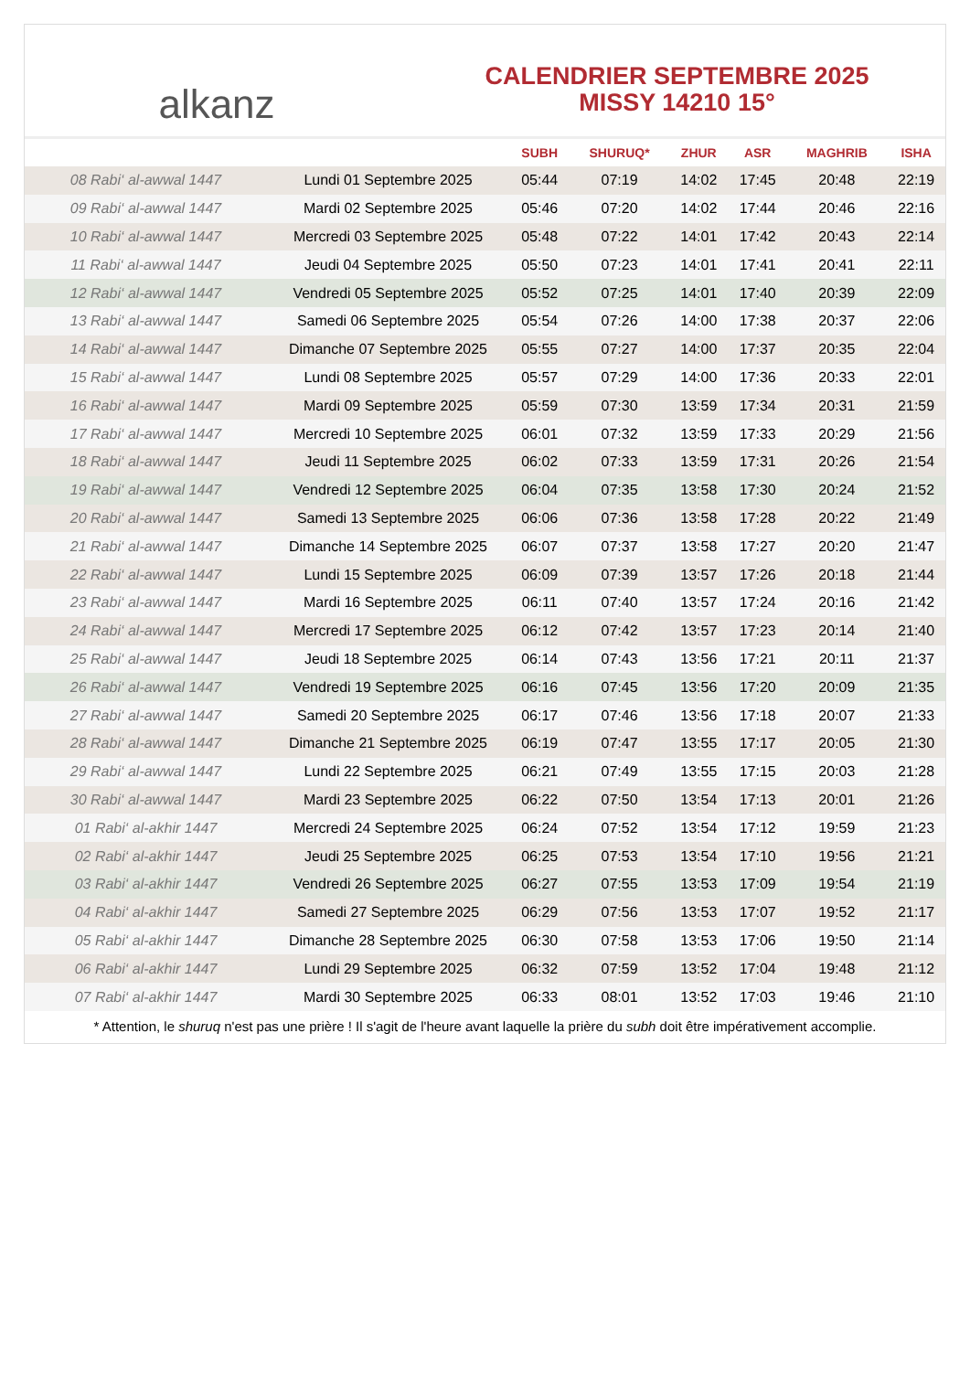alkanz
CALENDRIER SEPTEMBRE 2025
MISSY 14210 15°
| | | SUBH | SHURUQ* | ZHUR | ASR | MAGHRIB | ISHA |
| --- | --- | --- | --- | --- | --- | --- | --- |
| 08 Rabi‘ al-awwal 1447 | Lundi 01 Septembre 2025 | 05:44 | 07:19 | 14:02 | 17:45 | 20:48 | 22:19 |
| 09 Rabi‘ al-awwal 1447 | Mardi 02 Septembre 2025 | 05:46 | 07:20 | 14:02 | 17:44 | 20:46 | 22:16 |
| 10 Rabi‘ al-awwal 1447 | Mercredi 03 Septembre 2025 | 05:48 | 07:22 | 14:01 | 17:42 | 20:43 | 22:14 |
| 11 Rabi‘ al-awwal 1447 | Jeudi 04 Septembre 2025 | 05:50 | 07:23 | 14:01 | 17:41 | 20:41 | 22:11 |
| 12 Rabi‘ al-awwal 1447 | Vendredi 05 Septembre 2025 | 05:52 | 07:25 | 14:01 | 17:40 | 20:39 | 22:09 |
| 13 Rabi‘ al-awwal 1447 | Samedi 06 Septembre 2025 | 05:54 | 07:26 | 14:00 | 17:38 | 20:37 | 22:06 |
| 14 Rabi‘ al-awwal 1447 | Dimanche 07 Septembre 2025 | 05:55 | 07:27 | 14:00 | 17:37 | 20:35 | 22:04 |
| 15 Rabi‘ al-awwal 1447 | Lundi 08 Septembre 2025 | 05:57 | 07:29 | 14:00 | 17:36 | 20:33 | 22:01 |
| 16 Rabi‘ al-awwal 1447 | Mardi 09 Septembre 2025 | 05:59 | 07:30 | 13:59 | 17:34 | 20:31 | 21:59 |
| 17 Rabi‘ al-awwal 1447 | Mercredi 10 Septembre 2025 | 06:01 | 07:32 | 13:59 | 17:33 | 20:29 | 21:56 |
| 18 Rabi‘ al-awwal 1447 | Jeudi 11 Septembre 2025 | 06:02 | 07:33 | 13:59 | 17:31 | 20:26 | 21:54 |
| 19 Rabi‘ al-awwal 1447 | Vendredi 12 Septembre 2025 | 06:04 | 07:35 | 13:58 | 17:30 | 20:24 | 21:52 |
| 20 Rabi‘ al-awwal 1447 | Samedi 13 Septembre 2025 | 06:06 | 07:36 | 13:58 | 17:28 | 20:22 | 21:49 |
| 21 Rabi‘ al-awwal 1447 | Dimanche 14 Septembre 2025 | 06:07 | 07:37 | 13:58 | 17:27 | 20:20 | 21:47 |
| 22 Rabi‘ al-awwal 1447 | Lundi 15 Septembre 2025 | 06:09 | 07:39 | 13:57 | 17:26 | 20:18 | 21:44 |
| 23 Rabi‘ al-awwal 1447 | Mardi 16 Septembre 2025 | 06:11 | 07:40 | 13:57 | 17:24 | 20:16 | 21:42 |
| 24 Rabi‘ al-awwal 1447 | Mercredi 17 Septembre 2025 | 06:12 | 07:42 | 13:57 | 17:23 | 20:14 | 21:40 |
| 25 Rabi‘ al-awwal 1447 | Jeudi 18 Septembre 2025 | 06:14 | 07:43 | 13:56 | 17:21 | 20:11 | 21:37 |
| 26 Rabi‘ al-awwal 1447 | Vendredi 19 Septembre 2025 | 06:16 | 07:45 | 13:56 | 17:20 | 20:09 | 21:35 |
| 27 Rabi‘ al-awwal 1447 | Samedi 20 Septembre 2025 | 06:17 | 07:46 | 13:56 | 17:18 | 20:07 | 21:33 |
| 28 Rabi‘ al-awwal 1447 | Dimanche 21 Septembre 2025 | 06:19 | 07:47 | 13:55 | 17:17 | 20:05 | 21:30 |
| 29 Rabi‘ al-awwal 1447 | Lundi 22 Septembre 2025 | 06:21 | 07:49 | 13:55 | 17:15 | 20:03 | 21:28 |
| 30 Rabi‘ al-awwal 1447 | Mardi 23 Septembre 2025 | 06:22 | 07:50 | 13:54 | 17:13 | 20:01 | 21:26 |
| 01 Rabi‘ al-akhir 1447 | Mercredi 24 Septembre 2025 | 06:24 | 07:52 | 13:54 | 17:12 | 19:59 | 21:23 |
| 02 Rabi‘ al-akhir 1447 | Jeudi 25 Septembre 2025 | 06:25 | 07:53 | 13:54 | 17:10 | 19:56 | 21:21 |
| 03 Rabi‘ al-akhir 1447 | Vendredi 26 Septembre 2025 | 06:27 | 07:55 | 13:53 | 17:09 | 19:54 | 21:19 |
| 04 Rabi‘ al-akhir 1447 | Samedi 27 Septembre 2025 | 06:29 | 07:56 | 13:53 | 17:07 | 19:52 | 21:17 |
| 05 Rabi‘ al-akhir 1447 | Dimanche 28 Septembre 2025 | 06:30 | 07:58 | 13:53 | 17:06 | 19:50 | 21:14 |
| 06 Rabi‘ al-akhir 1447 | Lundi 29 Septembre 2025 | 06:32 | 07:59 | 13:52 | 17:04 | 19:48 | 21:12 |
| 07 Rabi‘ al-akhir 1447 | Mardi 30 Septembre 2025 | 06:33 | 08:01 | 13:52 | 17:03 | 19:46 | 21:10 |
* Attention, le shuruq n'est pas une prière ! Il s'agit de l'heure avant laquelle la prière du subh doit être impérativement accomplie.